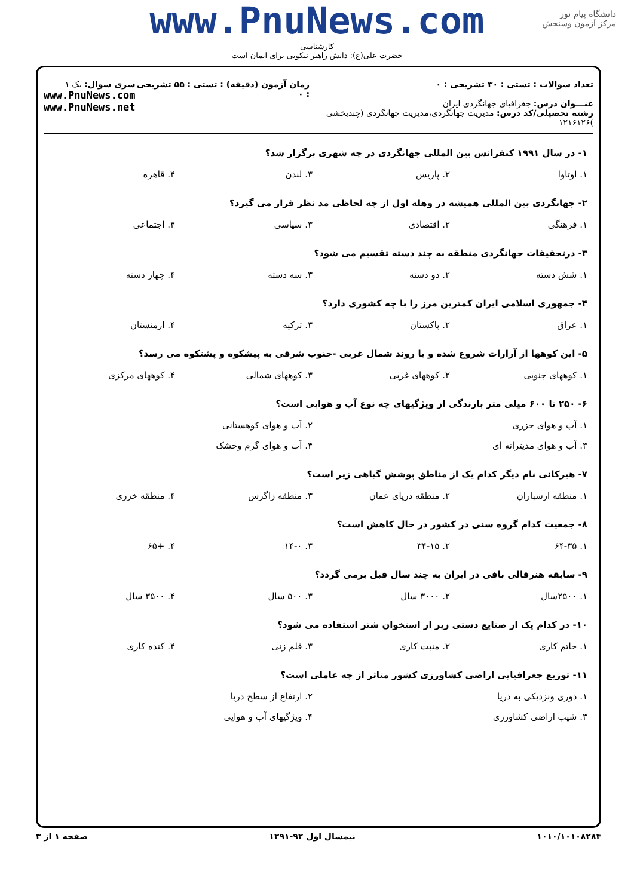دانشگاه پیام نور
مرکز آزمون وسنجش
www.PnuNews.com
کارشناسی
حضرت علی(ع): دانش راهبر نیکویی برای ایمان است
تعداد سوالات : تستی : ۳۰ تشریحی : ۰
عنـــوان درس: جغرافیای جهانگردی ایران
رشته تحصیلی/کد درس: مدیریت جهانگردی،مدیریت جهانگردی (چندبخشی )۱۲۱۶۱۲۶
زمان آزمون (دقیقه) : تستی : ۵۵ تشریحی : ۰
سری سوال: یک ۱
www.PnuNews.com
www.PnuNews.net
۱- در سال ۱۹۹۱ کنفرانس بین المللی جهانگردی در چه شهری برگزار شد؟
| ۱. اوتاوا | ۲. پاریس | ۳. لندن | ۴. قاهره |
۲- جهانگردی بین المللی همیشه در وهله اول از چه لحاظی مد نظر قرار می گیرد؟
| ۱. فرهنگی | ۲. اقتصادی | ۳. سیاسی | ۴. اجتماعی |
۳- درتحقیقات جهانگردی منطقه به چند دسته تقسیم می شود؟
| ۱. شش دسته | ۲. دو دسته | ۳. سه دسته | ۴. چهار دسته |
۴- جمهوری اسلامی ایران کمترین مرز را با چه کشوری دارد؟
| ۱. عراق | ۲. پاکستان | ۳. ترکیه | ۴. ارمنستان |
۵- این کوهها از آرارات شروع شده و با روند شمال غربی -جنوب شرقی به پیشکوه و پشتکوه می رسد؟
| ۱. کوههای جنوبی | ۲. کوههای غربی | ۳. کوههای شمالی | ۴. کوههای مرکزی |
۶- ۲۵۰ تا ۶۰۰ میلی متر بارندگی از ویژگیهای چه نوع آب و هوایی است؟
| ۱. آب و هوای خزری | ۲. آب و هوای کوهستانی |
| ۳. آب و هوای مدیترانه ای | ۴. آب و هوای گرم وخشک |
۷- هیرکانی نام دیگر کدام یک از مناطق پوشش گیاهی زیر است؟
| ۱. منطقه ارسباران | ۲. منطقه دریای عمان | ۳. منطقه زاگرس | ۴. منطقه خزری |
۸- جمعیت کدام گروه سنی در کشور در حال کاهش است؟
| ۱. ۶۴-۳۵ | ۲. ۳۴-۱۵ | ۳. ۱۴-۰ | ۴. +۶۵ |
۹- سابقه هنرقالی بافی در ایران به چند سال قبل برمی گردد؟
| ۱. ۲۵۰۰سال | ۲. ۳۰۰۰ سال | ۳. ۵۰۰ سال | ۴. ۳۵۰۰ سال |
۱۰- در کدام یک از صنایع دستی زیر از استخوان شتر استفاده می شود؟
| ۱. خاتم کاری | ۲. منبت کاری | ۳. قلم زنی | ۴. کنده کاری |
۱۱- توزیع جغرافیایی اراضی کشاورزی کشور متاثر از چه عاملی است؟
| ۱. دوری ونزدیکی به دریا | ۲. ارتفاع از سطح دریا |
| ۳. شیب اراضی کشاورزی | ۴. ویژگیهای آب و هوایی |
۱۰۱۰/۱۰۱۰۸۲۸۴ نیمسال اول ۹۲-۱۳۹۱ صفحه ۱ از ۳